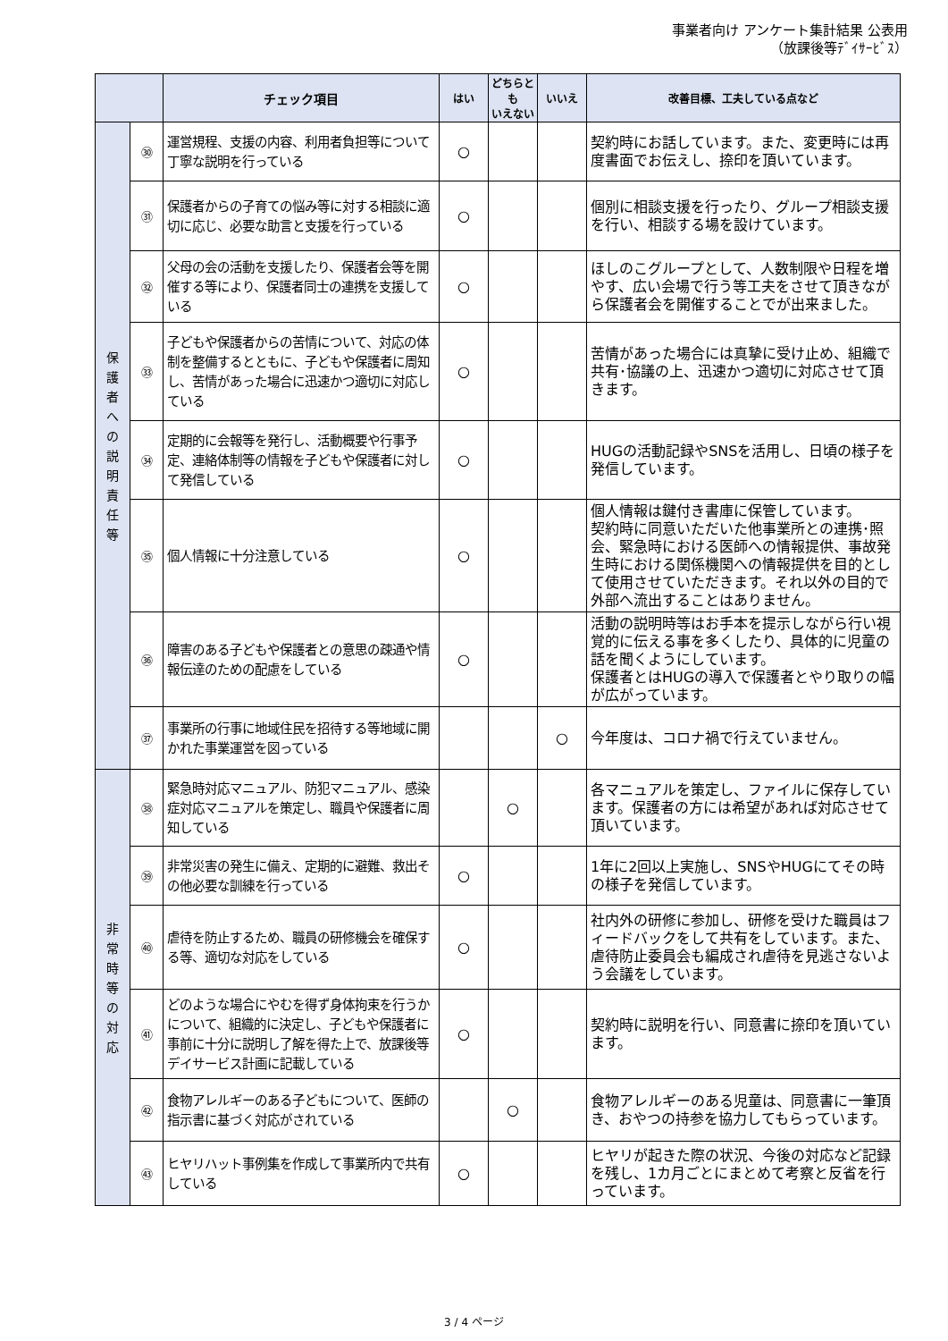事業者向け アンケート集計結果 公表用
（放課後等ﾃﾞｲｻｰﾋﾞｽ）
| | | チェック項目 | はい | どちらとも いえない | いいえ | 改善目標、工夫している点など |
| --- | --- | --- | --- | --- | --- | --- |
| 保 護 者 へ の 説 明 責 任 等 | ㉚ | 運営規程、支援の内容、利用者負担等について丁寧な説明を行っている | ○ | | | 契約時にお話しています。また、変更時には再度書面でお伝えし、捺印を頂いています。 |
| | ㉛ | 保護者からの子育ての悩み等に対する相談に適切に応じ、必要な助言と支援を行っている | ○ | | | 個別に相談支援を行ったり、グループ相談支援を行い、相談する場を設けています。 |
| | ㉜ | 父母の会の活動を支援したり、保護者会等を開催する等により、保護者同士の連携を支援している | ○ | | | ほしのこグループとして、人数制限や日程を増やす、広い会場で行う等工夫をさせて頂きながら保護者会を開催することでが出来ました。 |
| | ㉝ | 子どもや保護者からの苦情について、対応の体制を整備するとともに、子どもや保護者に周知し、苦情があった場合に迅速かつ適切に対応している | ○ | | | 苦情があった場合には真摯に受け止め、組織で共有･協議の上、迅速かつ適切に対応させて頂きます。 |
| | ㉞ | 定期的に会報等を発行し、活動概要や行事予定、連絡体制等の情報を子どもや保護者に対して発信している | ○ | | | HUGの活動記録やSNSを活用し、日頃の様子を発信しています。 |
| | ㉟ | 個人情報に十分注意している | ○ | | | 個人情報は鍵付き書庫に保管しています。 契約時に同意いただいた他事業所との連携･照会、緊急時における医師への情報提供、事故発生時における関係機関への情報提供を目的として使用させていただきます。それ以外の目的で外部へ流出することはありません。 |
| | ㊱ | 障害のある子どもや保護者との意思の疎通や情報伝達のための配慮をしている | ○ | | | 活動の説明時等はお手本を提示しながら行い視覚的に伝える事を多くしたり、具体的に児童の話を聞くようにしています。 保護者とはHUGの導入で保護者とやり取りの幅が広がっています。 |
| | ㊲ | 事業所の行事に地域住民を招待する等地域に開かれた事業運営を図っている | | | ○ | 今年度は、コロナ禍で行えていません。 |
| 非 常 時 等 の 対 応 | ㊳ | 緊急時対応マニュアル、防犯マニュアル、感染症対応マニュアルを策定し、職員や保護者に周知している | | ○ | | 各マニュアルを策定し、ファイルに保存しています。保護者の方には希望があれば対応させて頂いています。 |
| | ㊴ | 非常災害の発生に備え、定期的に避難、救出その他必要な訓練を行っている | ○ | | | 1年に2回以上実施し、SNSやHUGにてその時の様子を発信しています。 |
| | ㊵ | 虐待を防止するため、職員の研修機会を確保する等、適切な対応をしている | ○ | | | 社内外の研修に参加し、研修を受けた職員はフィードバックをして共有をしています。また、虐待防止委員会も編成され虐待を見逃さないよう会議をしています。 |
| | ㊶ | どのような場合にやむを得ず身体拘束を行うかについて、組織的に決定し、子どもや保護者に事前に十分に説明し了解を得た上で、放課後等デイサービス計画に記載している | ○ | | | 契約時に説明を行い、同意書に捺印を頂いています。 |
| | ㊷ | 食物アレルギーのある子どもについて、医師の指示書に基づく対応がされている | | ○ | | 食物アレルギーのある児童は、同意書に一筆頂き、おやつの持参を協力してもらっています。 |
| | ㊸ | ヒヤリハット事例集を作成して事業所内で共有している | ○ | | | ヒヤリが起きた際の状況、今後の対応など記録を残し、1カ月ごとにまとめて考察と反省を行っています。 |
3 / 4 ページ